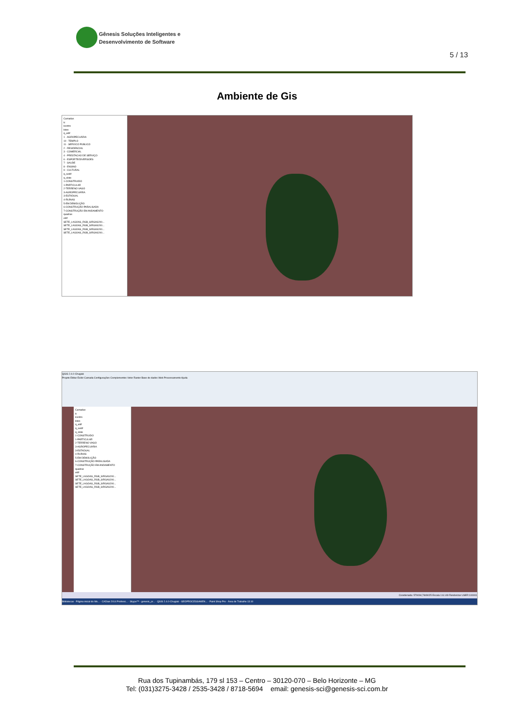Gênesis Soluções Inteligentes e
Desenvolvimento de Software
5 / 13
Ambiente de Gis
Camadas
lc
lcentro
lotes
q_edif
1 - AGROPECUÁRIA
10 - TEMPLO
11 - SERVICO PUBLICO
2 - RESIDENCIAL
3 - COMERCIAL
4 - PRESTACAO DE SERVIÇO
6 - ESPORTE/DIVERSOES
7 - SAUDE
8 - ENSINO
9 - CULTURAL
q_sedif
q_slote
1-CONSTRUIDO
1-PARTICULAR
2-TERRENO VAGO
3-AGROPECUÁRIA
3-ESTADUAL
4-RUÍNAS
5-EM DEMOLIÇÃO
6-CONSTRUÇÃO PARALISADA
7-CONSTRUÇÃO EM ANDAMENTO
quadras
edif
SETE_LAGOAS_RGB_SIRGAS200...
SETE_LAGOAS_RGB_SIRGAS200...
SETE_LAGOAS_RGB_SIRGAS200...
SETE_LAGOAS_RGB_SIRGAS200...
QGIS 2.4.0-Chugiak
Projeto Editar Exibir Camada Configurações Complementos Vetor Raster Base de dados Web Processamento Ajuda
Camadas
lc
lcentro
lotes
q_edif
q_sedif
q_slote
1-CONSTRUIDO
1-PARTICULAR
2-TERRENO VAGO
3-AGROPECUÁRIA
3-ESTADUAL
4-RUÍNAS
5-EM DEMOLIÇÃO
6-CONSTRUÇÃO PARALISADA
7-CONSTRUÇÃO EM ANDAMENTO
quadras
edif
SETE_LAGOAS_RGB_SIRGAS200...
SETE_LAGOAS_RGB_SIRGAS200...
SETE_LAGOAS_RGB_SIRGAS200...
SETE_LAGOAS_RGB_SIRGAS200...
Coordenada: 579094,7849025 Escala 1:8.149 Renderizar USER:100001
Bibliotecas · Página inicial do Mo... · CADian 2014 Professi... · Skype™ - genesis_pr... · QGIS 2.4.0-Chugiak · GEOPROCESSAMEN... · Paint Shop Pro · Área de Trabalho 13:10
Rua dos Tupinambás, 179 sl 153 – Centro – 30120-070 – Belo Horizonte – MG
Tel: (031)3275-3428 / 2535-3428 / 8718-5694 email: genesis-sci@genesis-sci.com.br